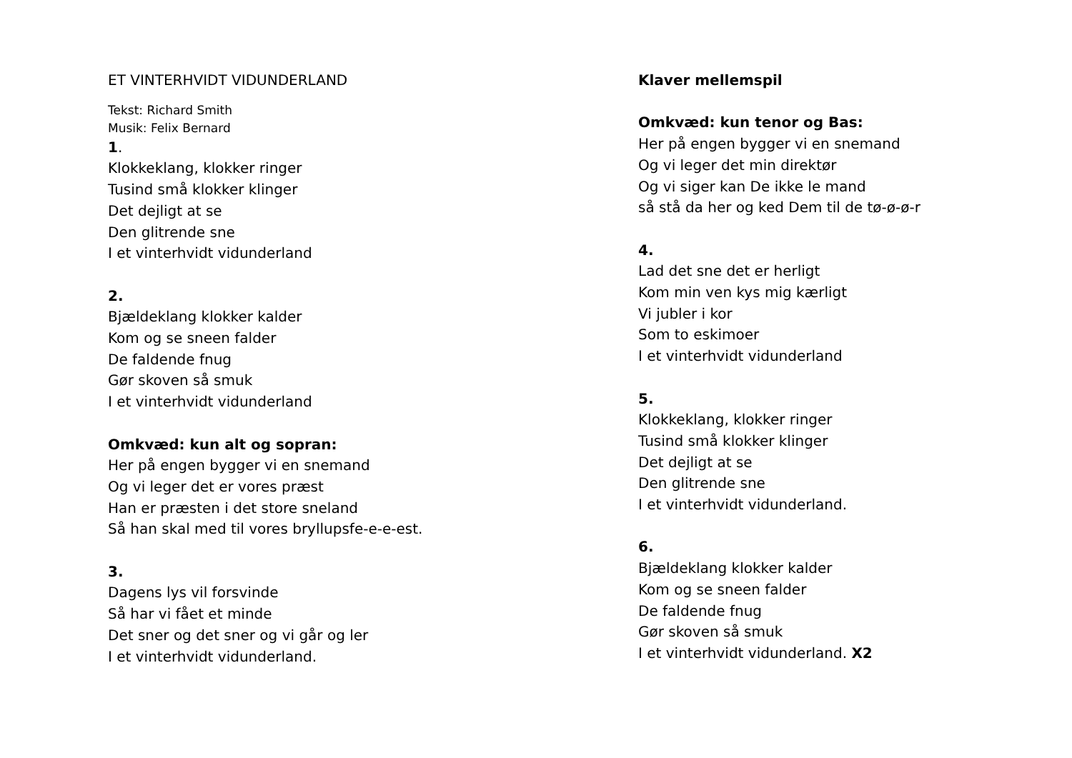ET VINTERHVIDT VIDUNDERLAND
Tekst: Richard Smith
Musik: Felix Bernard
1.
Klokkeklang, klokker ringer
Tusind små klokker klinger
Det dejligt at se
Den glitrende sne
I et vinterhvidt vidunderland
2.
Bjældeklang klokker kalder
Kom og se sneen falder
De faldende fnug
Gør skoven så smuk
I et vinterhvidt vidunderland
Omkvæd: kun alt og sopran:
Her på engen bygger vi en snemand
Og vi leger det er vores præst
Han er præsten i det store sneland
Så han skal med til vores bryllupsfe-e-e-est.
3.
Dagens lys vil forsvinde
Så har vi fået et minde
Det sner og det sner og vi går og ler
I et vinterhvidt vidunderland.
Klaver mellemspil
Omkvæd: kun tenor og Bas:
Her på engen bygger vi en snemand
Og vi leger det min direktør
Og vi siger kan De ikke le mand
så stå da her og ked Dem til de tø-ø-ø-r
4.
Lad det sne det er herligt
Kom min ven kys mig kærligt
Vi jubler i kor
Som to eskimoer
I et vinterhvidt vidunderland
5.
Klokkeklang, klokker ringer
Tusind små klokker klinger
Det dejligt at se
Den glitrende sne
I et vinterhvidt vidunderland.
6.
Bjældeklang klokker kalder
Kom og se sneen falder
De faldende fnug
Gør skoven så smuk
I et vinterhvidt vidunderland. X2